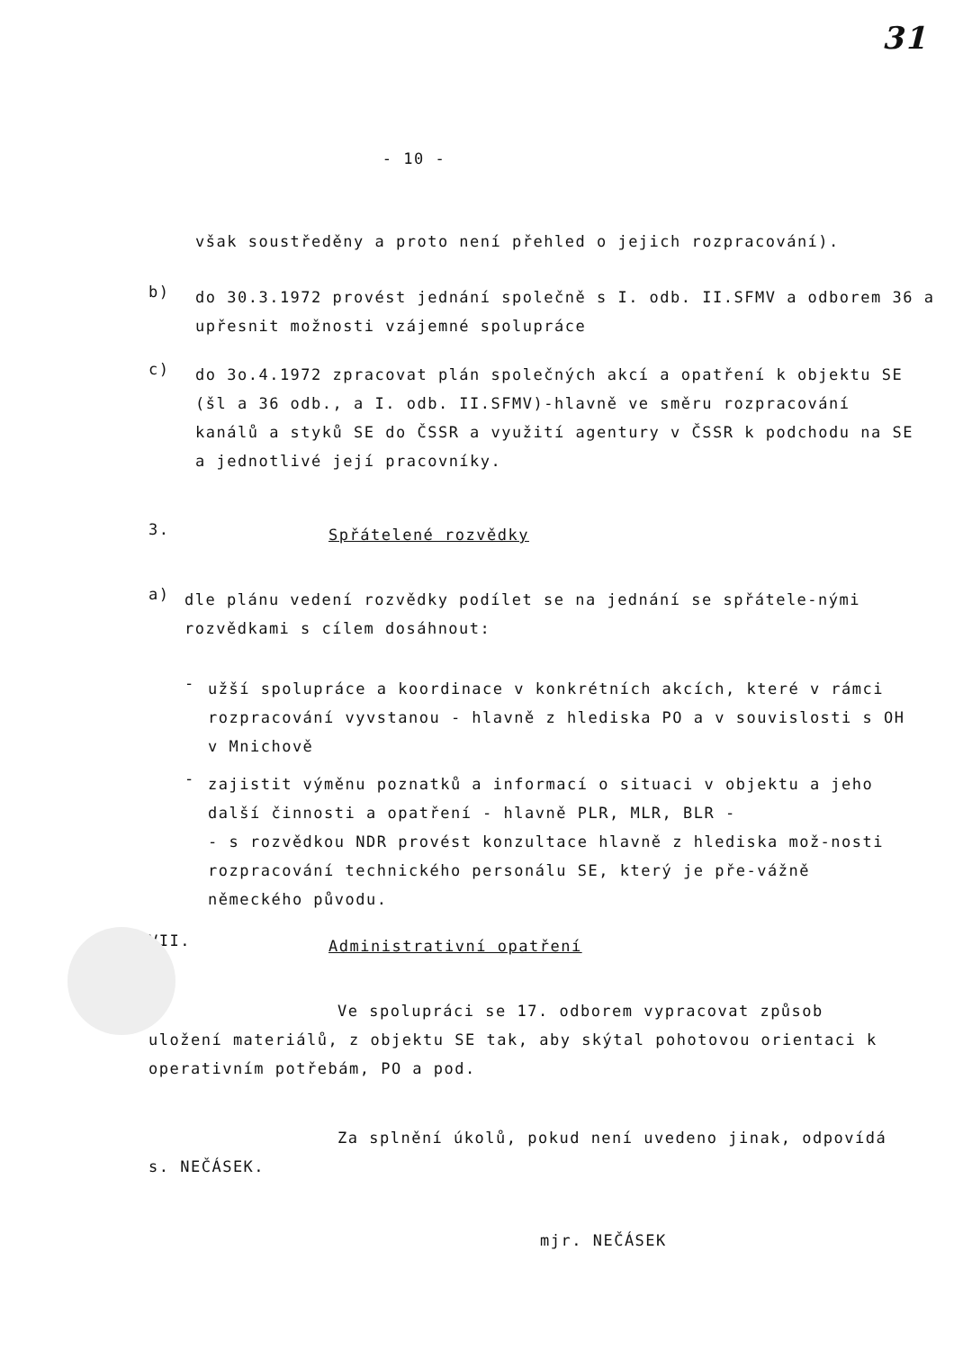31
- 10 -
však soustředěny a proto není přehled o jejich rozpracování).
b)
do 30.3.1972 provést jednání společně s I. odb. II.SFMV a odborem 36 a upřesnit možnosti vzájemné spolupráce
c)
do 3o.4.1972 zpracovat plán společných akcí a opatření k objektu SE (šl a 36 odb., a I. odb. II.SFMV)-hlavně ve směru rozpracování kanálů a styků SE do ČSSR a využití agentury v ČSSR k podchodu na SE a jednotlivé její pracovníky.
3.
Spřátelené rozvědky
a)
dle plánu vedení rozvědky podílet se na jednání se spřátele-nými rozvědkami s cílem dosáhnout:
-
užší spolupráce a koordinace v konkrétních akcích, které v rámci rozpracování vyvstanou - hlavně z hlediska PO a v souvislosti s OH v Mnichově
-
zajistit výměnu poznatků a informací o situaci v objektu a jeho další činnosti a opatření - hlavně PLR, MLR, BLR -
- s rozvědkou NDR provést konzultace hlavně z hlediska mož-nosti rozpracování technického personálu SE, který je pře-vážně německého původu.
VII.
Administrativní opatření
Ve spolupráci se 17. odborem vypracovat způsob uložení materiálů, z objektu SE tak, aby skýtal pohotovou orientaci k operativním potřebám, PO a pod.
Za splnění úkolů, pokud není uvedeno jinak, odpovídá s. NEČÁSEK.
mjr. NEČÁSEK